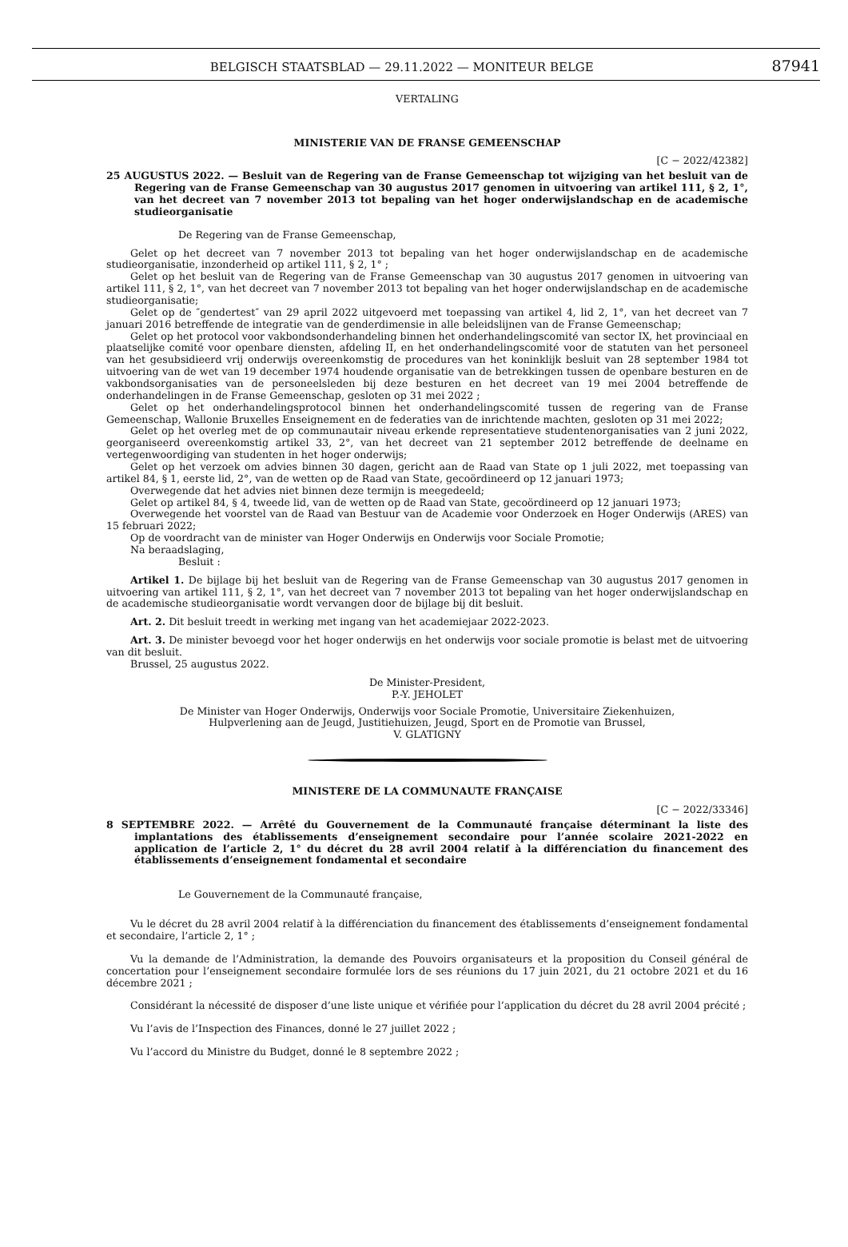BELGISCH STAATSBLAD — 29.11.2022 — MONITEUR BELGE 87941
VERTALING
MINISTERIE VAN DE FRANSE GEMEENSCHAP
[C − 2022/42382]
25 AUGUSTUS 2022. — Besluit van de Regering van de Franse Gemeenschap tot wijziging van het besluit van de Regering van de Franse Gemeenschap van 30 augustus 2017 genomen in uitvoering van artikel 111, § 2, 1°, van het decreet van 7 november 2013 tot bepaling van het hoger onderwijslandschap en de academische studieorganisatie
De Regering van de Franse Gemeenschap,
Gelet op het decreet van 7 november 2013 tot bepaling van het hoger onderwijslandschap en de academische studieorganisatie, inzonderheid op artikel 111, § 2, 1° ;
Gelet op het besluit van de Regering van de Franse Gemeenschap van 30 augustus 2017 genomen in uitvoering van artikel 111, § 2, 1°, van het decreet van 7 november 2013 tot bepaling van het hoger onderwijslandschap en de academische studieorganisatie;
Gelet op de ″gendertest″ van 29 april 2022 uitgevoerd met toepassing van artikel 4, lid 2, 1°, van het decreet van 7 januari 2016 betreffende de integratie van de genderdimensie in alle beleidslijnen van de Franse Gemeenschap;
Gelet op het protocol voor vakbondsonderhandeling binnen het onderhandelingscomité van sector IX, het provinciaal en plaatselijke comité voor openbare diensten, afdeling II, en het onderhandelingscomité voor de statuten van het personeel van het gesubsidieerd vrij onderwijs overeenkomstig de procedures van het koninklijk besluit van 28 september 1984 tot uitvoering van de wet van 19 december 1974 houdende organisatie van de betrekkingen tussen de openbare besturen en de vakbondsorganisaties van de personeelsleden bij deze besturen en het decreet van 19 mei 2004 betreffende de onderhandelingen in de Franse Gemeenschap, gesloten op 31 mei 2022 ;
Gelet op het onderhandelingsprotocol binnen het onderhandelingscomité tussen de regering van de Franse Gemeenschap, Wallonie Bruxelles Enseignement en de federaties van de inrichtende machten, gesloten op 31 mei 2022;
Gelet op het overleg met de op communautair niveau erkende representatieve studentenorganisaties van 2 juni 2022, georganiseerd overeenkomstig artikel 33, 2°, van het decreet van 21 september 2012 betreffende de deelname en vertegenwoordiging van studenten in het hoger onderwijs;
Gelet op het verzoek om advies binnen 30 dagen, gericht aan de Raad van State op 1 juli 2022, met toepassing van artikel 84, § 1, eerste lid, 2°, van de wetten op de Raad van State, gecoördineerd op 12 januari 1973;
Overwegende dat het advies niet binnen deze termijn is meegedeeld;
Gelet op artikel 84, § 4, tweede lid, van de wetten op de Raad van State, gecoördineerd op 12 januari 1973;
Overwegende het voorstel van de Raad van Bestuur van de Academie voor Onderzoek en Hoger Onderwijs (ARES) van 15 februari 2022;
Op de voordracht van de minister van Hoger Onderwijs en Onderwijs voor Sociale Promotie;
Na beraadslaging,
Besluit :
Artikel 1. De bijlage bij het besluit van de Regering van de Franse Gemeenschap van 30 augustus 2017 genomen in uitvoering van artikel 111, § 2, 1°, van het decreet van 7 november 2013 tot bepaling van het hoger onderwijslandschap en de academische studieorganisatie wordt vervangen door de bijlage bij dit besluit.
Art. 2. Dit besluit treedt in werking met ingang van het academiejaar 2022-2023.
Art. 3. De minister bevoegd voor het hoger onderwijs en het onderwijs voor sociale promotie is belast met de uitvoering van dit besluit.
Brussel, 25 augustus 2022.
De Minister-President,
P.-Y. JEHOLET
De Minister van Hoger Onderwijs, Onderwijs voor Sociale Promotie, Universitaire Ziekenhuizen,
Hulpverlening aan de Jeugd, Justitiehuizen, Jeugd, Sport en de Promotie van Brussel,
V. GLATIGNY
MINISTERE DE LA COMMUNAUTE FRANÇAISE
[C − 2022/33346]
8 SEPTEMBRE 2022. — Arrêté du Gouvernement de la Communauté française déterminant la liste des implantations des établissements d’enseignement secondaire pour l’année scolaire 2021-2022 en application de l’article 2, 1° du décret du 28 avril 2004 relatif à la différenciation du financement des établissements d’enseignement fondamental et secondaire
Le Gouvernement de la Communauté française,
Vu le décret du 28 avril 2004 relatif à la différenciation du financement des établissements d’enseignement fondamental et secondaire, l’article 2, 1° ;
Vu la demande de l’Administration, la demande des Pouvoirs organisateurs et la proposition du Conseil général de concertation pour l’enseignement secondaire formulée lors de ses réunions du 17 juin 2021, du 21 octobre 2021 et du 16 décembre 2021 ;
Considérant la nécessité de disposer d’une liste unique et vérifiée pour l’application du décret du 28 avril 2004 précité ;
Vu l’avis de l’Inspection des Finances, donné le 27 juillet 2022 ;
Vu l’accord du Ministre du Budget, donné le 8 septembre 2022 ;